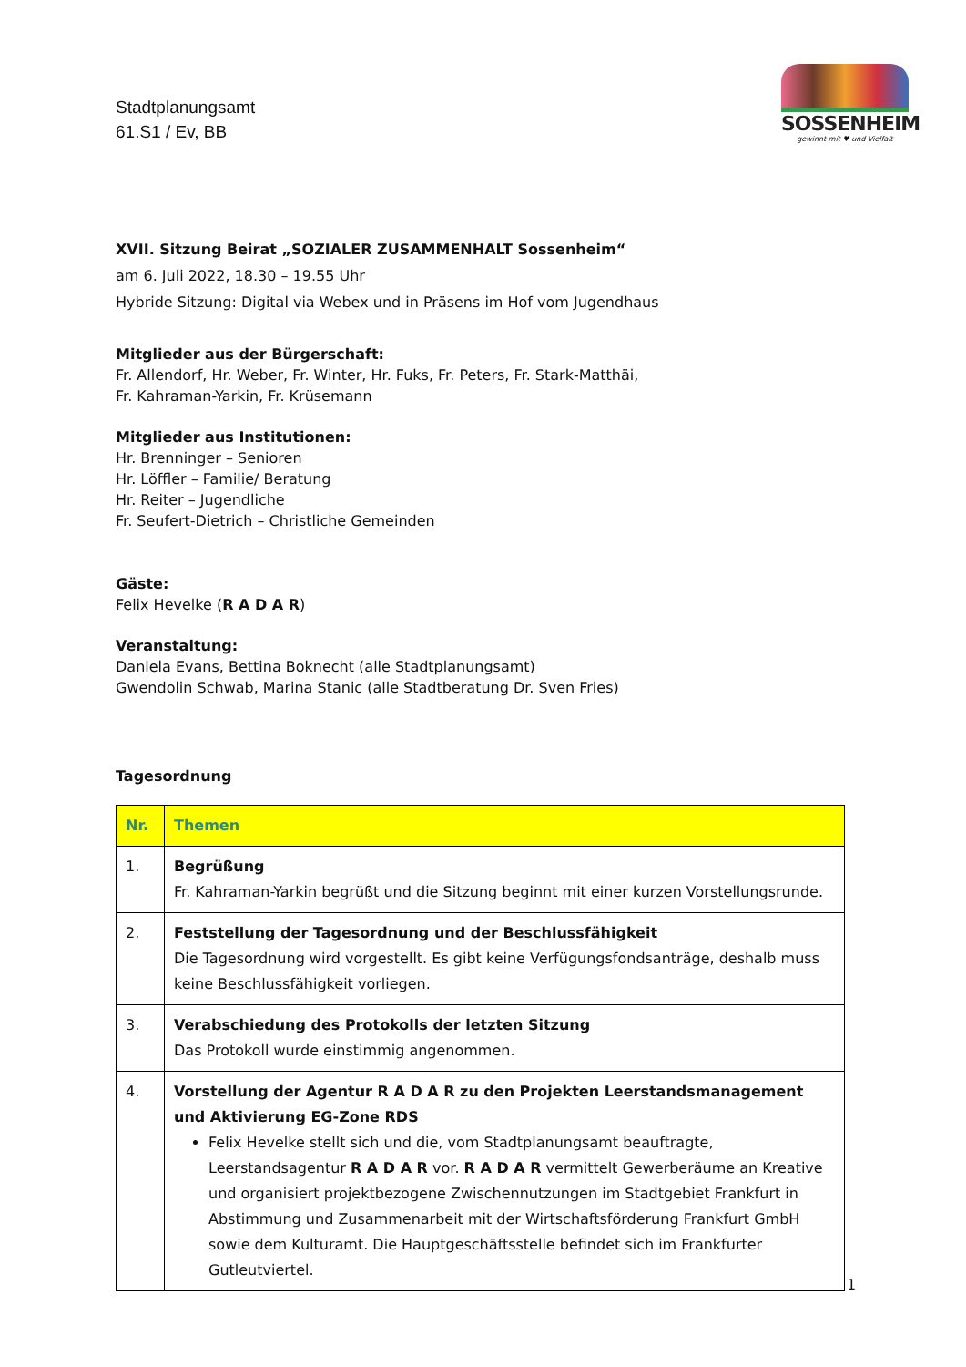Stadtplanungsamt
61.S1 / Ev, BB
SOSSENHEIM
gewinnt mit ♥ und Vielfalt
XVII. Sitzung Beirat „SOZIALER ZUSAMMENHALT Sossenheim“
am 6. Juli 2022, 18.30 – 19.55 Uhr
Hybride Sitzung: Digital via Webex und in Präsens im Hof vom Jugendhaus
Mitglieder aus der Bürgerschaft:
Fr. Allendorf, Hr. Weber, Fr. Winter, Hr. Fuks, Fr. Peters, Fr. Stark-Matthäi,
Fr. Kahraman-Yarkin, Fr. Krüsemann
Mitglieder aus Institutionen:
Hr. Brenninger – Senioren
Hr. Löffler – Familie/ Beratung
Hr. Reiter – Jugendliche
Fr. Seufert-Dietrich – Christliche Gemeinden
Gäste:
Felix Hevelke (R A D A R)
Veranstaltung:
Daniela Evans, Bettina Boknecht (alle Stadtplanungsamt)
Gwendolin Schwab, Marina Stanic (alle Stadtberatung Dr. Sven Fries)
Tagesordnung
| Nr. | Themen |
| --- | --- |
| 1. | Begrüßung Fr. Kahraman-Yarkin begrüßt und die Sitzung beginnt mit einer kurzen Vorstellungsrunde. |
| 2. | Feststellung der Tagesordnung und der Beschlussfähigkeit Die Tagesordnung wird vorgestellt. Es gibt keine Verfügungsfondsanträge, deshalb muss keine Beschlussfähigkeit vorliegen. |
| 3. | Verabschiedung des Protokolls der letzten Sitzung Das Protokoll wurde einstimmig angenommen. |
| 4. | Vorstellung der Agentur R A D A R zu den Projekten Leerstandsmanagement und Aktivierung EG-Zone RDS Felix Hevelke stellt sich und die, vom Stadtplanungsamt beauftragte, Leerstandsagentur R A D A R vor. R A D A R vermittelt Gewerberäume an Kreative und organisiert projektbezogene Zwischennutzungen im Stadtgebiet Frankfurt in Abstimmung und Zusammenarbeit mit der Wirtschaftsförderung Frankfurt GmbH sowie dem Kulturamt. Die Hauptgeschäftsstelle befindet sich im Frankfurter Gutleutviertel. |
1